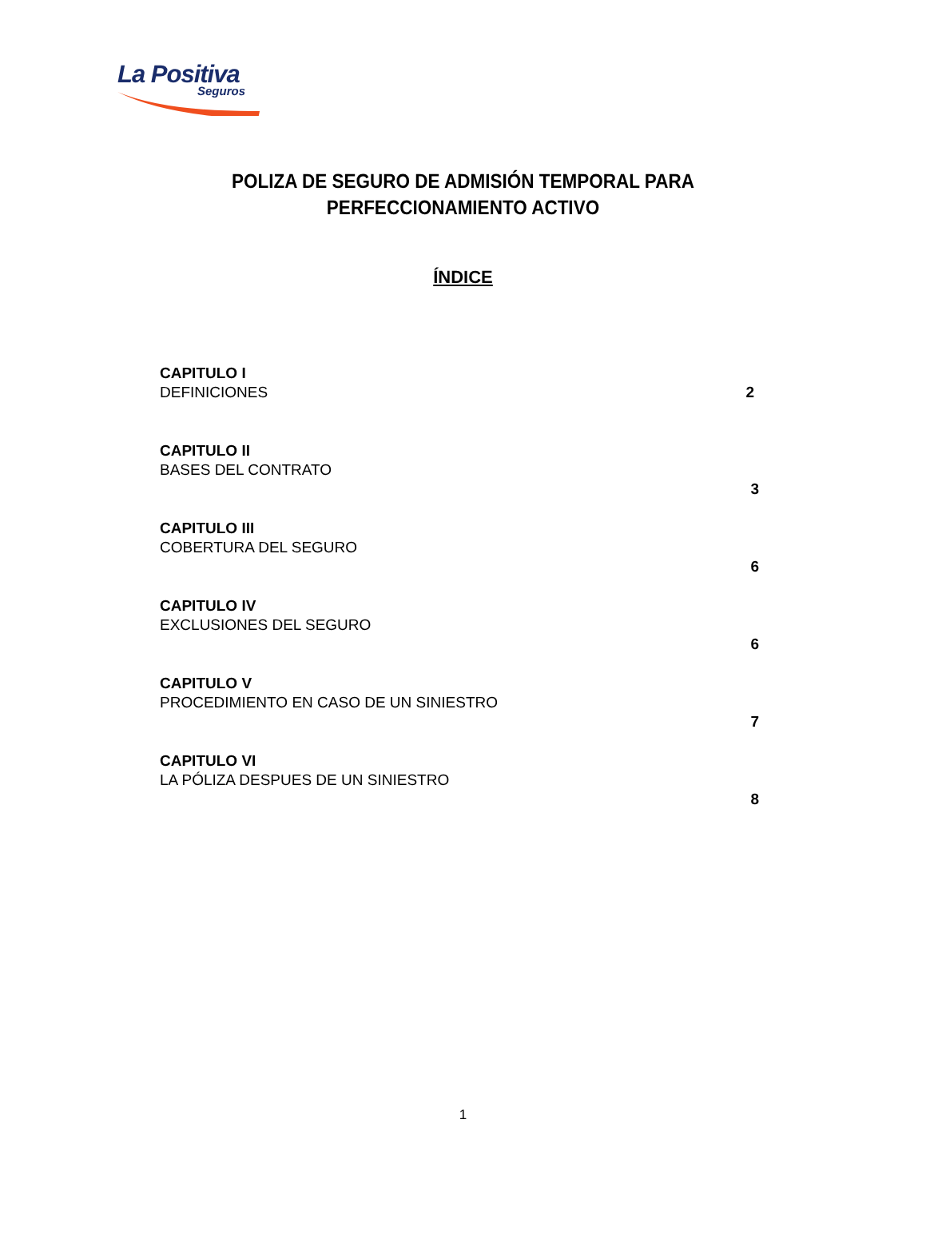La Positiva
Seguros
POLIZA DE SEGURO DE ADMISIÓN TEMPORAL PARA
PERFECCIONAMIENTO ACTIVO
ÍNDICE
CAPITULO I
DEFINICIONES
2
CAPITULO II
BASES DEL CONTRATO
3
CAPITULO III
COBERTURA DEL SEGURO
6
CAPITULO IV
EXCLUSIONES DEL SEGURO
6
CAPITULO V
PROCEDIMIENTO EN CASO DE UN SINIESTRO
7
CAPITULO VI
LA PÓLIZA DESPUES DE UN SINIESTRO
8
1